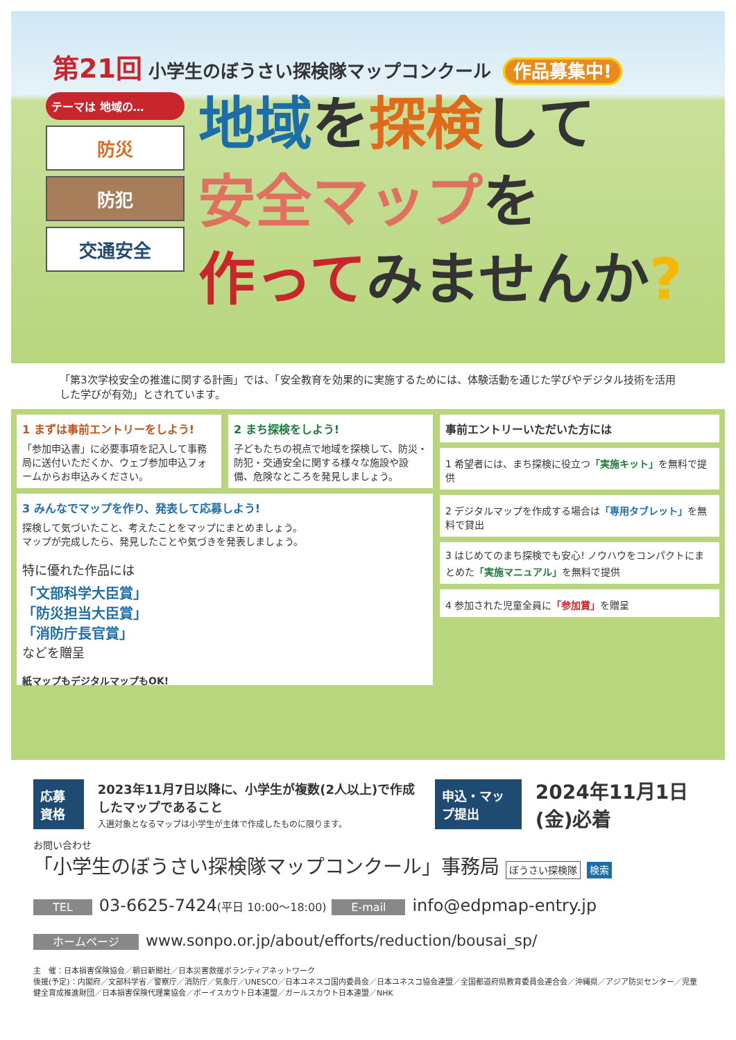第21回 小学生のぼうさい探検隊マップコンクール 作品募集中!
テーマは 地域の…
防災
防犯
交通安全
地域を探検して
安全マップを
作ってみませんか?
「第3次学校安全の推進に関する計画」では、「安全教育を効果的に実施するためには、体験活動を通じた学びやデジタル技術を活用した学びが有効」とされています。
1 まずは事前エントリーをしよう!
「参加申込書」に必要事項を記入して事務局に送付いただくか、ウェブ参加申込フォームからお申込みください。
2 まち探検をしよう!
子どもたちの視点で地域を探検して、防災・防犯・交通安全に関する様々な施設や設備、危険なところを発見しましょう。
3 みんなでマップを作り、発表して応募しよう!
探検して気づいたこと、考えたことをマップにまとめましょう。
マップが完成したら、発見したことや気づきを発表しましょう。
特に優れた作品には
「文部科学大臣賞」
「防災担当大臣賞」
「消防庁長官賞」
などを贈呈
紙マップもデジタルマップもOK!
事前エントリーいただいた方には
1 希望者には、まち探検に役立つ「実施キット」を無料で提供
2 デジタルマップを作成する場合は「専用タブレット」を無料で貸出
3 はじめてのまち探検でも安心! ノウハウをコンパクトにまとめた「実施マニュアル」を無料で提供
4 参加された児童全員に「参加賞」を贈呈
応募資格
2023年11月7日以降に、小学生が複数(2人以上)で作成したマップであること
入選対象となるマップは小学生が主体で作成したものに限ります。
申込・マップ提出 2024年11月1日(金)必着
お問い合わせ
「小学生のぼうさい探検隊マップコンクール」事務局 ぼうさい探検隊 検索
TEL 03-6625-7424(平日 10:00〜18:00) E-mail info@edpmap-entry.jp
ホームページ www.sonpo.or.jp/about/efforts/reduction/bousai_sp/
主　催：日本損害保険協会／朝日新聞社／日本災害救援ボランティアネットワーク
後援(予定)：内閣府／文部科学省／警察庁／消防庁／気象庁／UNESCO／日本ユネスコ国内委員会／日本ユネスコ協会連盟／全国都道府県教育委員会連合会／沖縄県／アジア防災センター／児童健全育成推進財団／日本損害保険代理業協会／ボーイスカウト日本連盟／ガールスカウト日本連盟／NHK